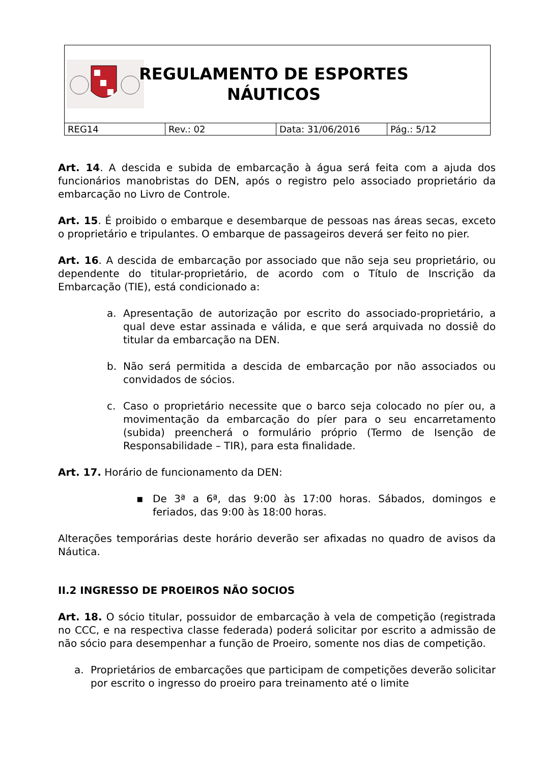REGULAMENTO DE ESPORTES
NÁUTICOS
| REG14 | Rev.: 02 | Data: 31/06/2016 | Pág.: 5/12 |
Art. 14. A descida e subida de embarcação à água será feita com a ajuda dos funcionários manobristas do DEN, após o registro pelo associado proprietário da embarcação no Livro de Controle.
Art. 15. É proibido o embarque e desembarque de pessoas nas áreas secas, exceto o proprietário e tripulantes. O embarque de passageiros deverá ser feito no pier.
Art. 16. A descida de embarcação por associado que não seja seu proprietário, ou dependente do titular-proprietário, de acordo com o Título de Inscrição da Embarcação (TIE), está condicionado a:
a. Apresentação de autorização por escrito do associado-proprietário, a qual deve estar assinada e válida, e que será arquivada no dossiê do titular da embarcação na DEN.
b. Não será permitida a descida de embarcação por não associados ou convidados de sócios.
c. Caso o proprietário necessite que o barco seja colocado no píer ou, a movimentação da embarcação do píer para o seu encarretamento (subida) preencherá o formulário próprio (Termo de Isenção de Responsabilidade – TIR), para esta finalidade.
Art. 17. Horário de funcionamento da DEN:
▪ De 3ª a 6ª, das 9:00 às 17:00 horas. Sábados, domingos e feriados, das 9:00 às 18:00 horas.
Alterações temporárias deste horário deverão ser afixadas no quadro de avisos da Náutica.
II.2 INGRESSO DE PROEIROS NÃO SOCIOS
Art. 18. O sócio titular, possuidor de embarcação à vela de competição (registrada no CCC, e na respectiva classe federada) poderá solicitar por escrito a admissão de não sócio para desempenhar a função de Proeiro, somente nos dias de competição.
a. Proprietários de embarcações que participam de competições deverão solicitar por escrito o ingresso do proeiro para treinamento até o limite